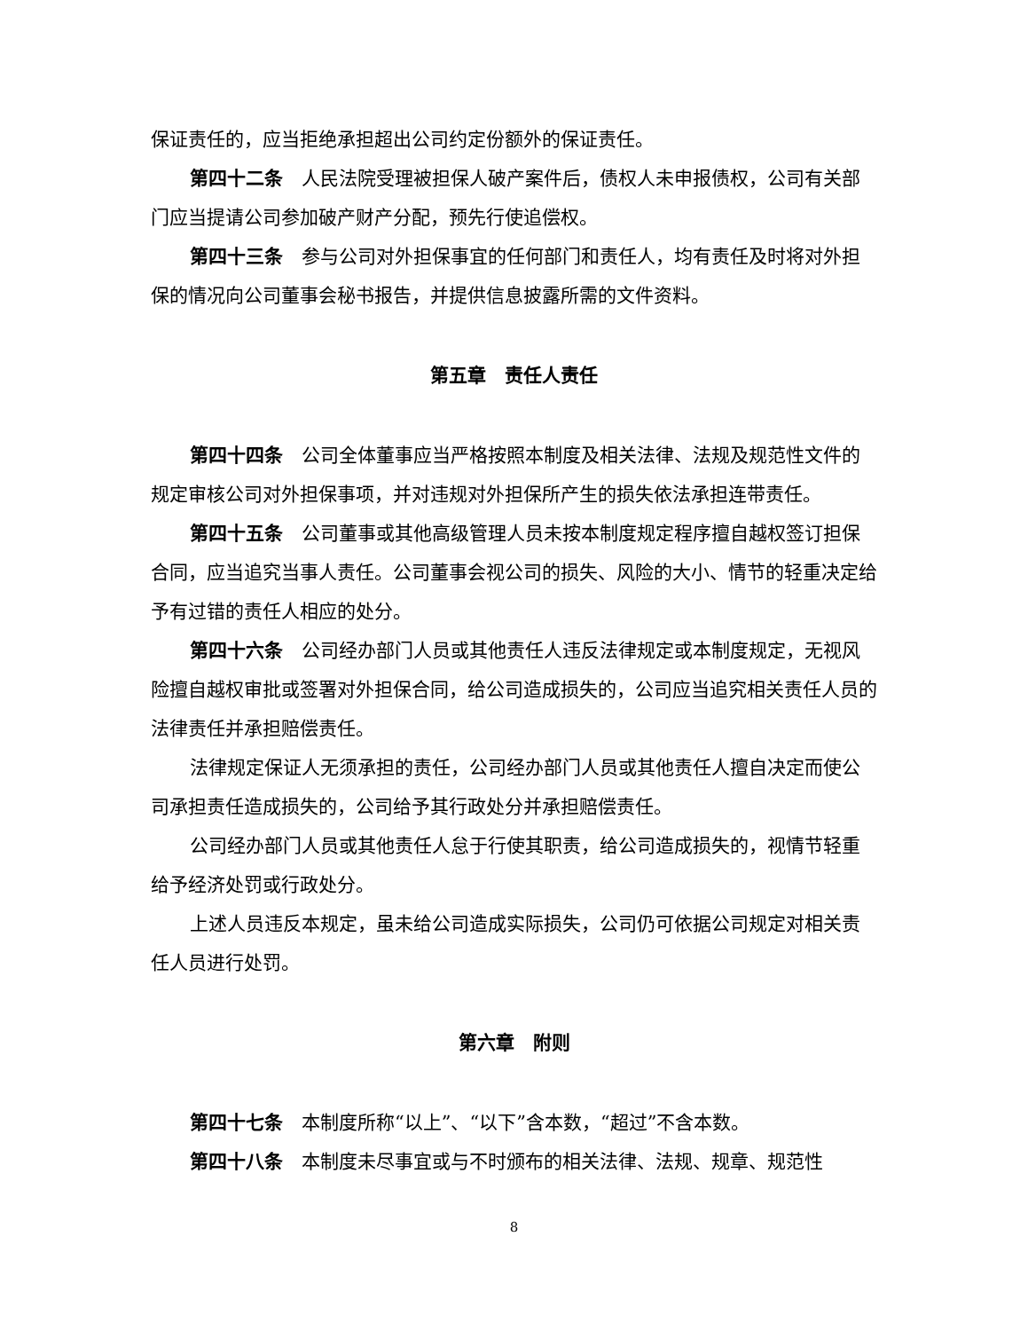保证责任的，应当拒绝承担超出公司约定份额外的保证责任。
第四十二条　人民法院受理被担保人破产案件后，债权人未申报债权，公司有关部门应当提请公司参加破产财产分配，预先行使追偿权。
第四十三条　参与公司对外担保事宜的任何部门和责任人，均有责任及时将对外担保的情况向公司董事会秘书报告，并提供信息披露所需的文件资料。
第五章　责任人责任
第四十四条　公司全体董事应当严格按照本制度及相关法律、法规及规范性文件的规定审核公司对外担保事项，并对违规对外担保所产生的损失依法承担连带责任。
第四十五条　公司董事或其他高级管理人员未按本制度规定程序擅自越权签订担保合同，应当追究当事人责任。公司董事会视公司的损失、风险的大小、情节的轻重决定给予有过错的责任人相应的处分。
第四十六条　公司经办部门人员或其他责任人违反法律规定或本制度规定，无视风险擅自越权审批或签署对外担保合同，给公司造成损失的，公司应当追究相关责任人员的法律责任并承担赔偿责任。
法律规定保证人无须承担的责任，公司经办部门人员或其他责任人擅自决定而使公司承担责任造成损失的，公司给予其行政处分并承担赔偿责任。
公司经办部门人员或其他责任人怠于行使其职责，给公司造成损失的，视情节轻重给予经济处罚或行政处分。
上述人员违反本规定，虽未给公司造成实际损失，公司仍可依据公司规定对相关责任人员进行处罚。
第六章　附则
第四十七条　本制度所称“以上”、“以下”含本数，“超过”不含本数。
第四十八条　本制度未尽事宜或与不时颁布的相关法律、法规、规章、规范性
8